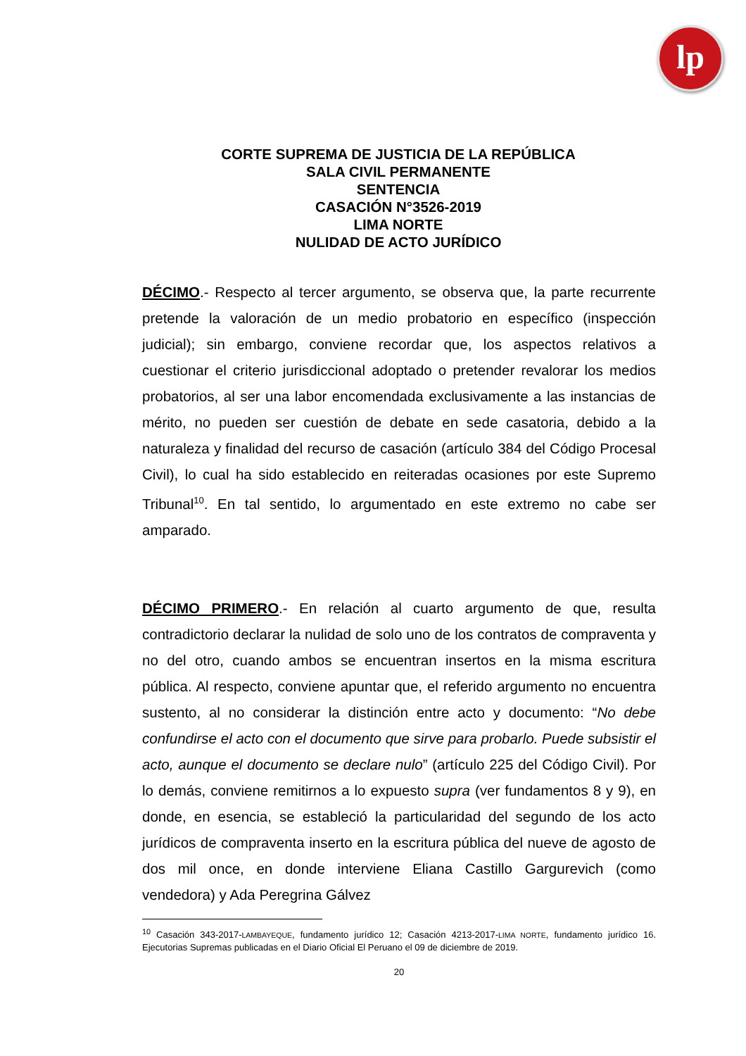lp
CORTE SUPREMA DE JUSTICIA DE LA REPÚBLICA
SALA CIVIL PERMANENTE
SENTENCIA
CASACIÓN N°3526-2019
LIMA NORTE
NULIDAD DE ACTO JURÍDICO
DÉCIMO.- Respecto al tercer argumento, se observa que, la parte recurrente pretende la valoración de un medio probatorio en específico (inspección judicial); sin embargo, conviene recordar que, los aspectos relativos a cuestionar el criterio jurisdiccional adoptado o pretender revalorar los medios probatorios, al ser una labor encomendada exclusivamente a las instancias de mérito, no pueden ser cuestión de debate en sede casatoria, debido a la naturaleza y finalidad del recurso de casación (artículo 384 del Código Procesal Civil), lo cual ha sido establecido en reiteradas ocasiones por este Supremo Tribunal<sup>10</sup>. En tal sentido, lo argumentado en este extremo no cabe ser amparado.
DÉCIMO PRIMERO.- En relación al cuarto argumento de que, resulta contradictorio declarar la nulidad de solo uno de los contratos de compraventa y no del otro, cuando ambos se encuentran insertos en la misma escritura pública. Al respecto, conviene apuntar que, el referido argumento no encuentra sustento, al no considerar la distinción entre acto y documento: “No debe confundirse el acto con el documento que sirve para probarlo. Puede subsistir el acto, aunque el documento se declare nulo” (artículo 225 del Código Civil). Por lo demás, conviene remitirnos a lo expuesto supra (ver fundamentos 8 y 9), en donde, en esencia, se estableció la particularidad del segundo de los acto jurídicos de compraventa inserto en la escritura pública del nueve de agosto de dos mil once, en donde interviene Eliana Castillo Gargurevich (como vendedora) y Ada Peregrina Gálvez
<sup>10</sup> Casación 343-2017-LAMBAYEQUE, fundamento jurídico 12; Casación 4213-2017-LIMA NORTE, fundamento jurídico 16. Ejecutorias Supremas publicadas en el Diario Oficial El Peruano el 09 de diciembre de 2019.
20